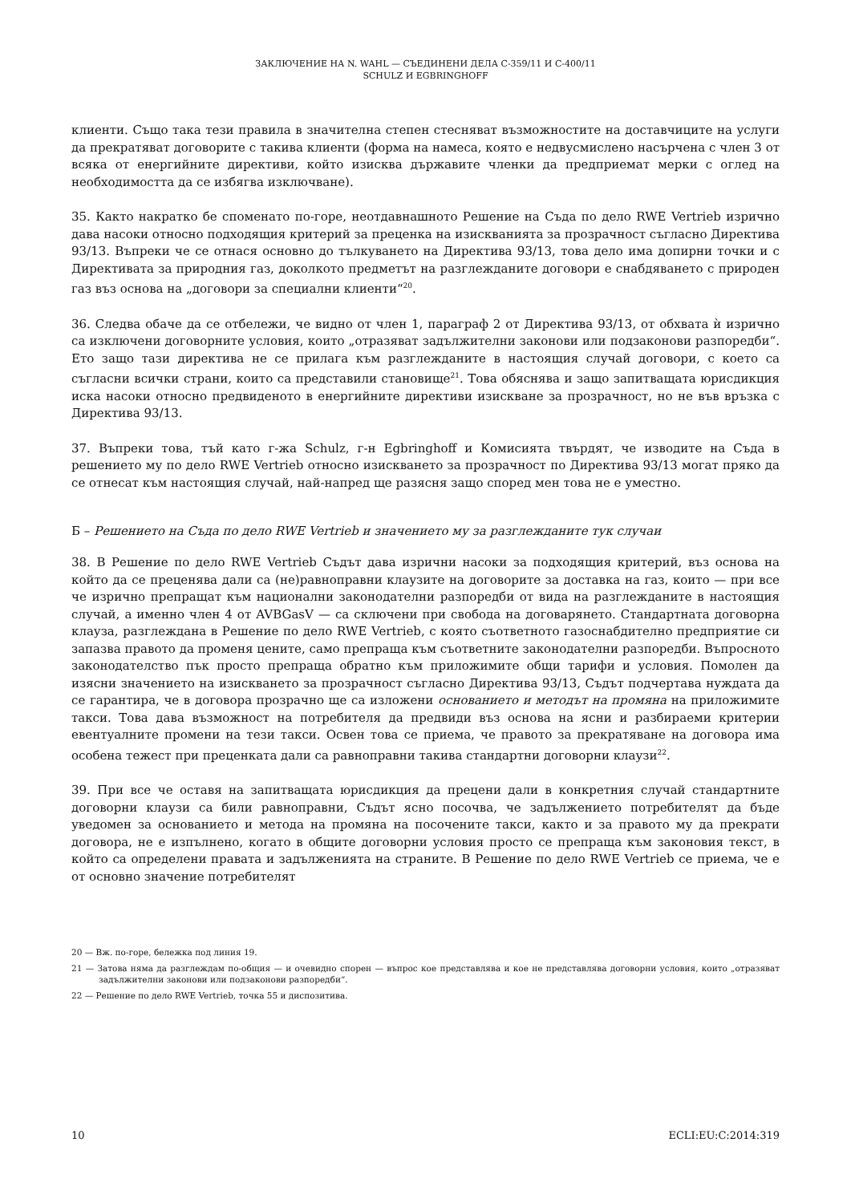ЗАКЛЮЧЕНИЕ НА N. WAHL — СЪЕДИНЕНИ ДЕЛА C-359/11 И C-400/11
SCHULZ И EGBRINGHOFF
клиенти. Също така тези правила в значителна степен стесняват възможностите на доставчиците на услуги да прекратяват договорите с такива клиенти (форма на намеса, която е недвусмислено насърчена с член 3 от всяка от енергийните директиви, който изисква държавите членки да предприемат мерки с оглед на необходимостта да се избягва изключване).
35. Както накратко бе споменато по-горе, неотдавнашното Решение на Съда по дело RWE Vertrieb изрично дава насоки относно подходящия критерий за преценка на изискванията за прозрачност съгласно Директива 93/13. Въпреки че се отнася основно до тълкуването на Директива 93/13, това дело има допирни точки и с Директивата за природния газ, доколкото предметът на разглежданите договори е снабдяването с природен газ въз основа на „договори за специални клиенти“<sup>20</sup>.
36. Следва обаче да се отбележи, че видно от член 1, параграф 2 от Директива 93/13, от обхвата ѝ изрично са изключени договорните условия, които „отразяват задължителни законови или подзаконови разпоредби“. Ето защо тази директива не се прилага към разглежданите в настоящия случай договори, с което са съгласни всички страни, които са представили становище<sup>21</sup>. Това обяснява и защо запитващата юрисдикция иска насоки относно предвиденото в енергийните директиви изискване за прозрачност, но не във връзка с Директива 93/13.
37. Въпреки това, тъй като г-жа Schulz, г-н Egbringhoff и Комисията твърдят, че изводите на Съда в решението му по дело RWE Vertrieb относно изискването за прозрачност по Директива 93/13 могат пряко да се отнесат към настоящия случай, най-напред ще разясня защо според мен това не е уместно.
Б – Решението на Съда по дело RWE Vertrieb и значението му за разглежданите тук случаи
38. В Решение по дело RWE Vertrieb Съдът дава изрични насоки за подходящия критерий, въз основа на който да се преценява дали са (не)равноправни клаузите на договорите за доставка на газ, които — при все че изрично препращат към национални законодателни разпоредби от вида на разглежданите в настоящия случай, а именно член 4 от AVBGasV — са сключени при свобода на договарянето. Стандартната договорна клауза, разглеждана в Решение по дело RWE Vertrieb, с която съответното газоснабдително предприятие си запазва правото да променя цените, само препраща към съответните законодателни разпоредби. Въпросното законодателство пък просто препраща обратно към приложимите общи тарифи и условия. Помолен да изясни значението на изискването за прозрачност съгласно Директива 93/13, Съдът подчертава нуждата да се гарантира, че в договора прозрачно ще са изложени основанието и методът на промяна на приложимите такси. Това дава възможност на потребителя да предвиди въз основа на ясни и разбираеми критерии евентуалните промени на тези такси. Освен това се приема, че правото за прекратяване на договора има особена тежест при преценката дали са равноправни такива стандартни договорни клаузи<sup>22</sup>.
39. При все че оставя на запитващата юрисдикция да прецени дали в конкретния случай стандартните договорни клаузи са били равноправни, Съдът ясно посочва, че задължението потребителят да бъде уведомен за основанието и метода на промяна на посочените такси, както и за правото му да прекрати договора, не е изпълнено, когато в общите договорни условия просто се препраща към законовия текст, в който са определени правата и задълженията на страните. В Решение по дело RWE Vertrieb се приема, че е от основно значение потребителят
20 — Вж. по-горе, бележка под линия 19.
21 — Затова няма да разглеждам по-общия — и очевидно спорен — въпрос кое представлява и кое не представлява договорни условия, които „отразяват задължителни законови или подзаконови разпоредби“.
22 — Решение по дело RWE Vertrieb, точка 55 и диспозитива.
10 ECLI:EU:C:2014:319